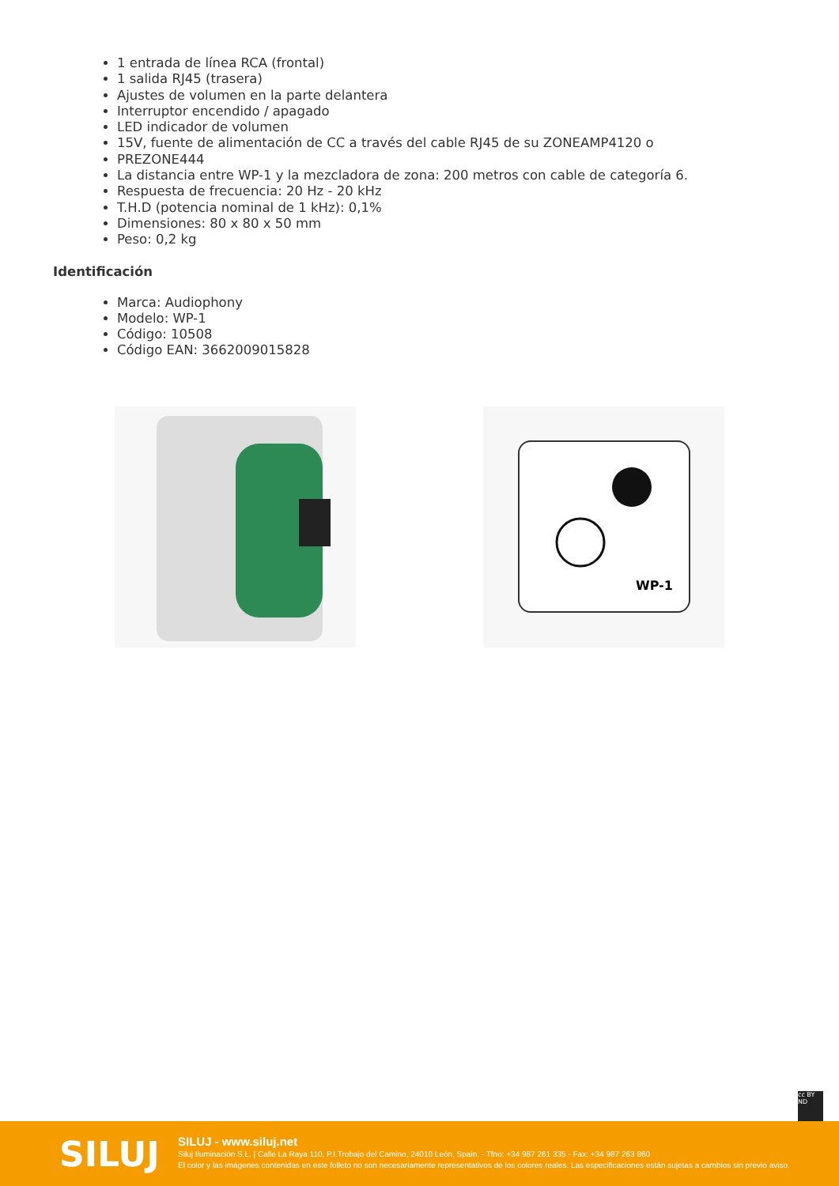1 entrada de línea RCA (frontal)
1 salida RJ45 (trasera)
Ajustes de volumen en la parte delantera
Interruptor encendido / apagado
LED indicador de volumen
15V, fuente de alimentación de CC a través del cable RJ45 de su ZONEAMP4120 o
PREZONE444
La distancia entre WP-1 y la mezcladora de zona: 200 metros con cable de categoría 6.
Respuesta de frecuencia: 20 Hz - 20 kHz
T.H.D (potencia nominal de 1 kHz): 0,1%
Dimensiones: 80 x 80 x 50 mm
Peso: 0,2 kg
Identificación
Marca: Audiophony
Modelo: WP-1
Código: 10508
Código EAN: 3662009015828
WP-1
cc BY ND
SILUJ
SILUJ - www.siluj.net
Siluj Iluminación S.L. | Calle La Raya 110, P.I.Trobajo del Camino, 24010 León, Spain. - Tfno: +34 987 261 335 - Fax: +34 987 263 860
El color y las imágenes contenidas en este folleto no son necesariamente representativos de los colores reales. Las especificaciones están sujetas a cambios sin previo aviso.